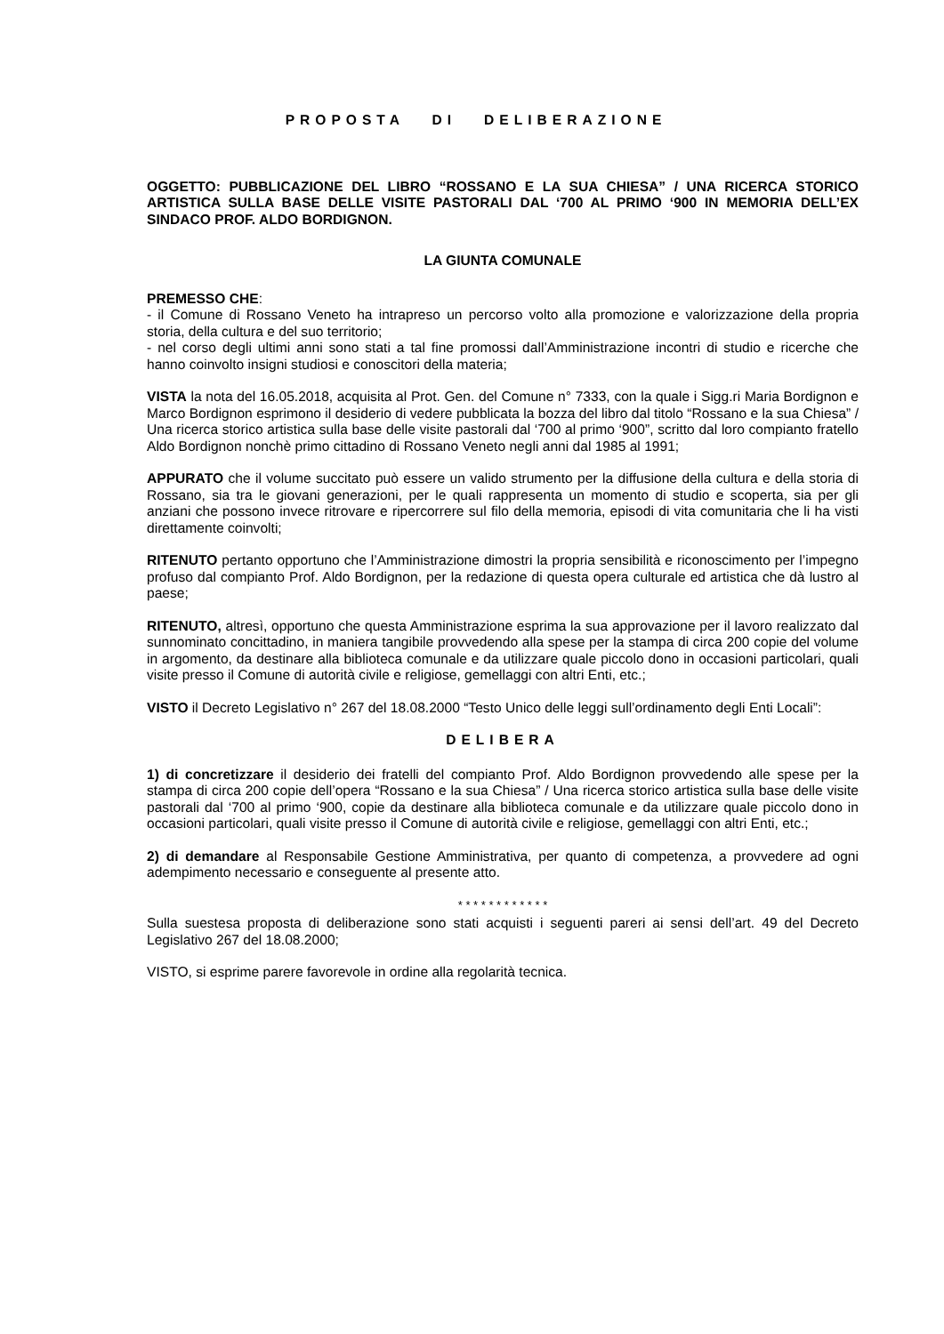PROPOSTA DI DELIBERAZIONE
OGGETTO: PUBBLICAZIONE DEL LIBRO “ROSSANO E LA SUA CHIESA” / UNA RICERCA STORICO ARTISTICA SULLA BASE DELLE VISITE PASTORALI DAL ‘700 AL PRIMO ‘900 IN MEMORIA DELL’EX SINDACO PROF. ALDO BORDIGNON.
LA GIUNTA COMUNALE
PREMESSO CHE:
- il Comune di Rossano Veneto ha intrapreso un percorso volto alla promozione e valorizzazione della propria storia, della cultura e del suo territorio;
- nel corso degli ultimi anni sono stati a tal fine promossi dall’Amministrazione incontri di studio e ricerche che hanno coinvolto insigni studiosi e conoscitori della materia;
VISTA la nota del 16.05.2018, acquisita al Prot. Gen. del Comune n° 7333, con la quale i Sigg.ri Maria Bordignon e Marco Bordignon esprimono il desiderio di vedere pubblicata la bozza del libro dal titolo “Rossano e la sua Chiesa” / Una ricerca storico artistica sulla base delle visite pastorali dal ‘700 al primo ‘900”, scritto dal loro compianto fratello Aldo Bordignon nonchè primo cittadino di Rossano Veneto negli anni dal 1985 al 1991;
APPURATO che il volume succitato può essere un valido strumento per la diffusione della cultura e della storia di Rossano, sia tra le giovani generazioni, per le quali rappresenta un momento di studio e scoperta, sia per gli anziani che possono invece ritrovare e ripercorrere sul filo della memoria, episodi di vita comunitaria che li ha visti direttamente coinvolti;
RITENUTO pertanto opportuno che l’Amministrazione dimostri la propria sensibilità e riconoscimento per l’impegno profuso dal compianto Prof. Aldo Bordignon, per la redazione di questa opera culturale ed artistica che dà lustro al paese;
RITENUTO, altresì, opportuno che questa Amministrazione esprima la sua approvazione per il lavoro realizzato dal sunnominato concittadino, in maniera tangibile provvedendo alla spese per la stampa di circa 200 copie del volume in argomento, da destinare alla biblioteca comunale e da utilizzare quale piccolo dono in occasioni particolari, quali visite presso il Comune di autorità civile e religiose, gemellaggi con altri Enti, etc.;
VISTO il Decreto Legislativo n° 267 del 18.08.2000 “Testo Unico delle leggi sull’ordinamento degli Enti Locali”:
DELIBERA
1) di concretizzare il desiderio dei fratelli del compianto Prof. Aldo Bordignon provvedendo alle spese per la stampa di circa 200 copie dell’opera “Rossano e la sua Chiesa” / Una ricerca storico artistica sulla base delle visite pastorali dal ‘700 al primo ‘900, copie da destinare alla biblioteca comunale e da utilizzare quale piccolo dono in occasioni particolari, quali visite presso il Comune di autorità civile e religiose, gemellaggi con altri Enti, etc.;
2) di demandare al Responsabile Gestione Amministrativa, per quanto di competenza, a provvedere ad ogni adempimento necessario e conseguente al presente atto.
* * * * * * * * * * * *
Sulla suestesa proposta di deliberazione sono stati acquisti i seguenti pareri ai sensi dell’art. 49 del Decreto Legislativo 267 del 18.08.2000;
VISTO, si esprime parere favorevole in ordine alla regolarità tecnica.